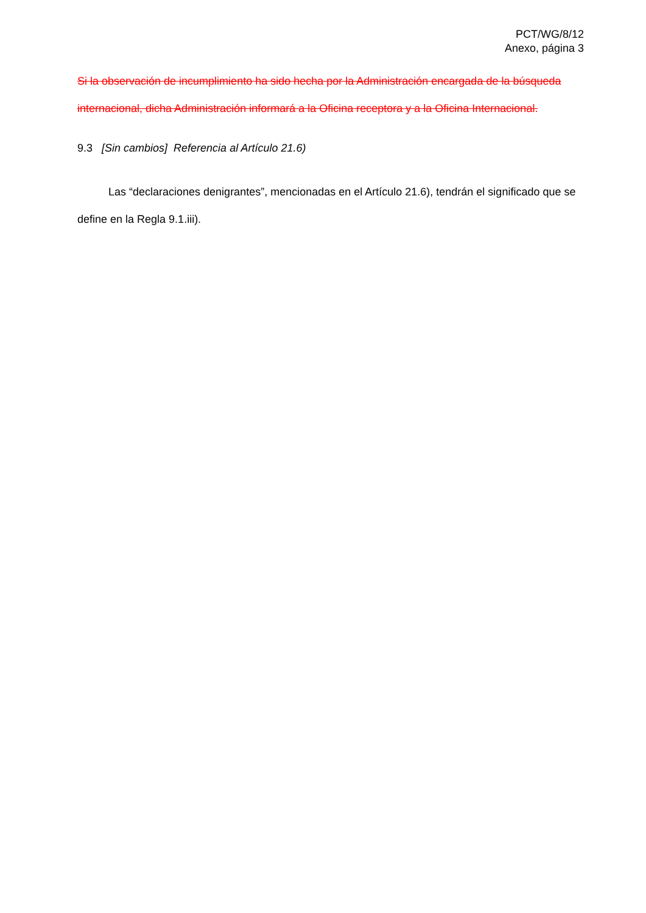PCT/WG/8/12
Anexo, página 3
Si la observación de incumplimiento ha sido hecha por la Administración encargada de la búsqueda internacional, dicha Administración informará a la Oficina receptora y a la Oficina Internacional.
9.3 [Sin cambios] Referencia al Artículo 21.6)
Las “declaraciones denigrantes”, mencionadas en el Artículo 21.6), tendrán el significado que se define en la Regla 9.1.iii).